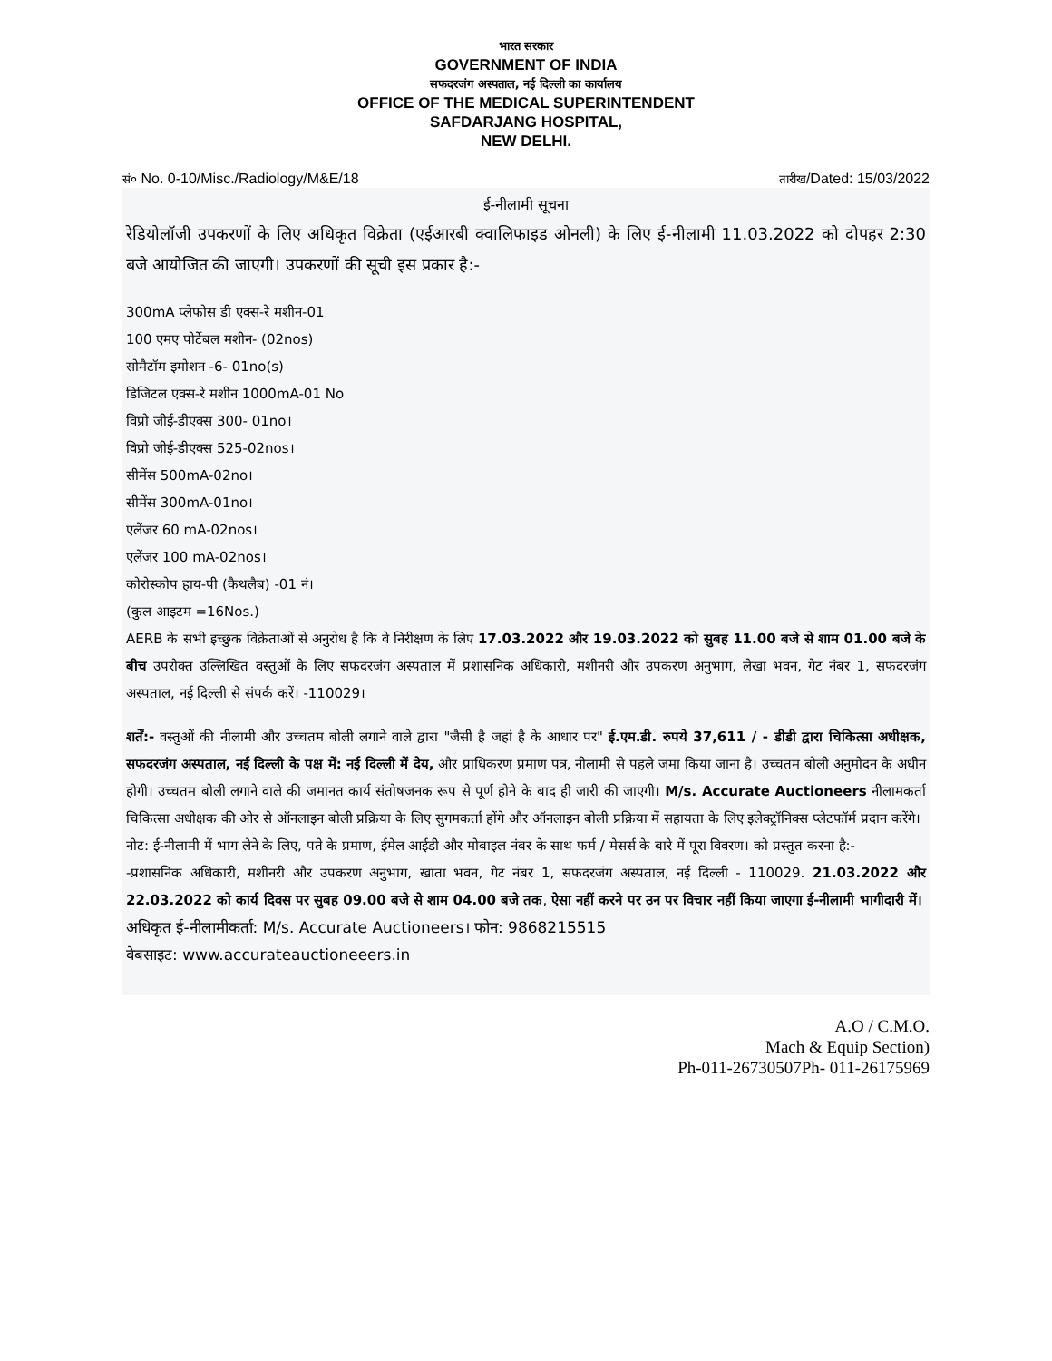भारत सरकार
GOVERNMENT OF INDIA
सफदरजंग अस्पताल, नई दिल्ली का कार्यालय
OFFICE OF THE MEDICAL SUPERINTENDENT
SAFDARJANG HOSPITAL,
NEW DELHI.
सं० No. 0-10/Misc./Radiology/M&E/18 तारीख/Dated: 15/03/2022
ई-नीलामी सूचना
रेडियोलॉजी उपकरणों के लिए अधिकृत विक्रेता (एईआरबी क्वालिफाइड ओनली) के लिए ई-नीलामी 11.03.2022 को दोपहर 2:30 बजे आयोजित की जाएगी। उपकरणों की सूची इस प्रकार है:-
300mA प्लेफोस डी एक्स-रे मशीन-01
100 एमए पोर्टेबल मशीन- (02nos)
सोमैटॉम इमोशन -6- 01no(s)
डिजिटल एक्स-रे मशीन 1000mA-01 No
विप्रो जीई-डीएक्स 300- 01no।
विप्रो जीई-डीएक्स 525-02nos।
सीमेंस 500mA-02no।
सीमेंस 300mA-01no।
एलेंजर 60 mA-02nos।
एलेंजर 100 mA-02nos।
कोरोस्कोप हाय-पी (कैथलैब) -01 नं।
(कुल आइटम =16Nos.)
AERB के सभी इच्छुक विक्रेताओं से अनुरोध है कि वे निरीक्षण के लिए 17.03.2022 और 19.03.2022 को सुबह 11.00 बजे से शाम 01.00 बजे के बीच उपरोक्त उल्लिखित वस्तुओं के लिए सफदरजंग अस्पताल में प्रशासनिक अधिकारी, मशीनरी और उपकरण अनुभाग, लेखा भवन, गेट नंबर 1, सफदरजंग अस्पताल, नई दिल्ली से संपर्क करें। -110029।
शर्तें:- वस्तुओं की नीलामी और उच्चतम बोली लगाने वाले द्वारा "जैसी है जहां है के आधार पर" ई.एम.डी. रुपये 37,611 / - डीडी द्वारा चिकित्सा अधीक्षक, सफदरजंग अस्पताल, नई दिल्ली के पक्ष में: नई दिल्ली में देय, और प्राधिकरण प्रमाण पत्र, नीलामी से पहले जमा किया जाना है। उच्चतम बोली अनुमोदन के अधीन होगी। उच्चतम बोली लगाने वाले की जमानत कार्य संतोषजनक रूप से पूर्ण होने के बाद ही जारी की जाएगी। M/s. Accurate Auctioneers नीलामकर्ता चिकित्सा अधीक्षक की ओर से ऑनलाइन बोली प्रक्रिया के लिए सुगमकर्ता होंगे और ऑनलाइन बोली प्रक्रिया में सहायता के लिए इलेक्ट्रॉनिक्स प्लेटफॉर्म प्रदान करेंगे।
नोट: ई-नीलामी में भाग लेने के लिए, पते के प्रमाण, ईमेल आईडी और मोबाइल नंबर के साथ फर्म / मेसर्स के बारे में पूरा विवरण। को प्रस्तुत करना है:-
-प्रशासनिक अधिकारी, मशीनरी और उपकरण अनुभाग, खाता भवन, गेट नंबर 1, सफदरजंग अस्पताल, नई दिल्ली - 110029. 21.03.2022 और 22.03.2022 को कार्य दिवस पर सुबह 09.00 बजे से शाम 04.00 बजे तक, ऐसा नहीं करने पर उन पर विचार नहीं किया जाएगा ई-नीलामी भागीदारी में।
अधिकृत ई-नीलामीकर्ता: M/s. Accurate Auctioneers। फोन: 9868215515
वेबसाइट: www.accurateauctioneeers.in
A.O / C.M.O.
Mach & Equip Section)
Ph-011-26730507Ph- 011-26175969